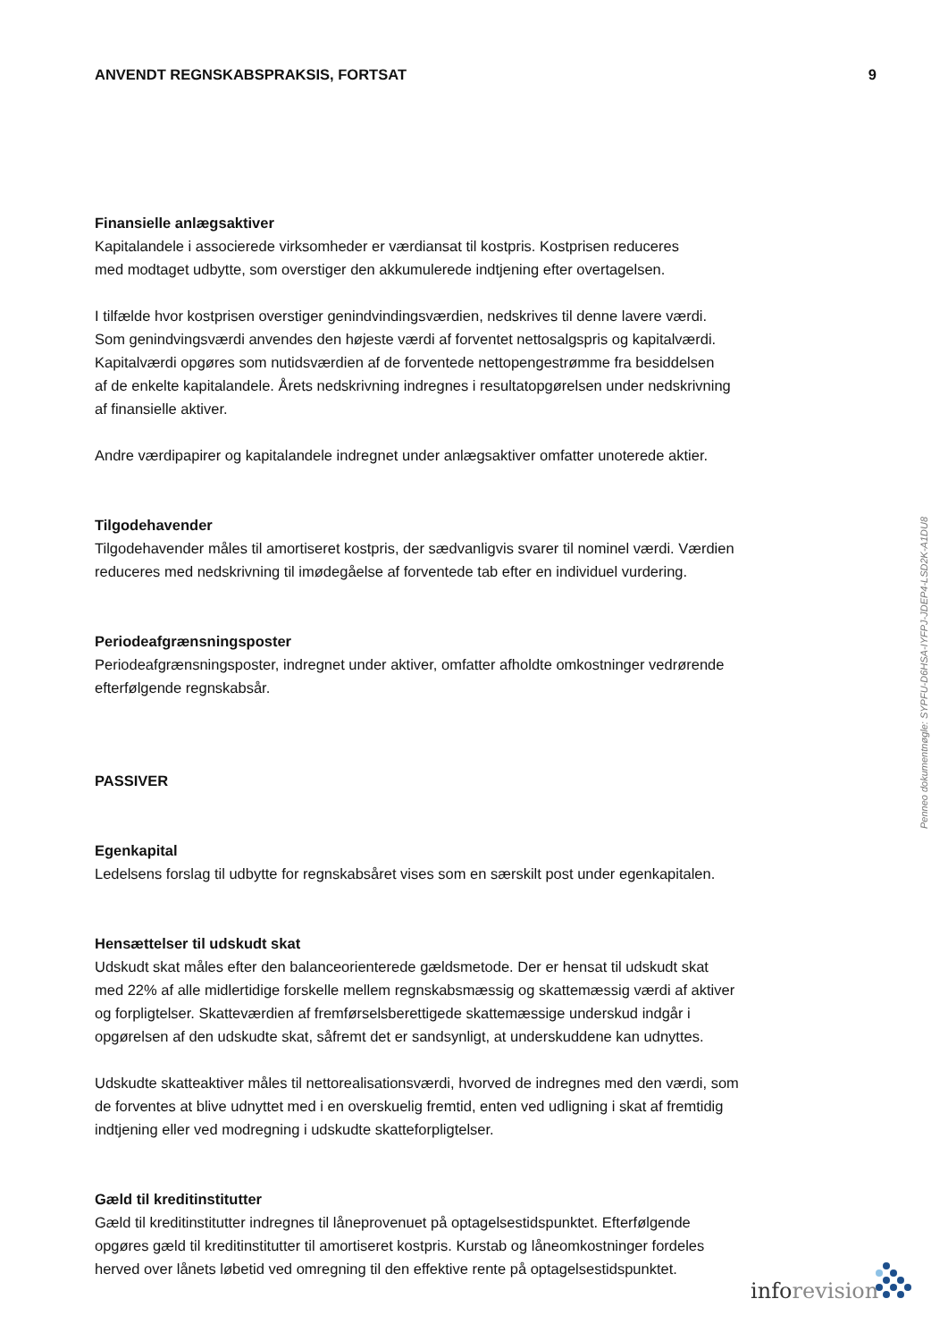ANVENDT REGNSKABSPRAKSIS, FORTSAT 9
Finansielle anlægsaktiver
Kapitalandele i associerede virksomheder er værdiansat til kostpris. Kostprisen reduceres
med modtaget udbytte, som overstiger den akkumulerede indtjening efter overtagelsen.
I tilfælde hvor kostprisen overstiger genindvindingsværdien, nedskrives til denne lavere værdi.
Som genindvingsværdi anvendes den højeste værdi af forventet nettosalgspris og kapitalværdi.
Kapitalværdi opgøres som nutidsværdien af de forventede nettopengestrømme fra besiddelsen
af de enkelte kapitalandele. Årets nedskrivning indregnes i resultatopgørelsen under nedskrivning
af finansielle aktiver.
Andre værdipapirer og kapitalandele indregnet under anlægsaktiver omfatter unoterede aktier.
Tilgodehavender
Tilgodehavender måles til amortiseret kostpris, der sædvanligvis svarer til nominel værdi. Værdien
reduceres med nedskrivning til imødegåelse af forventede tab efter en individuel vurdering.
Periodeafgrænsningsposter
Periodeafgrænsningsposter, indregnet under aktiver, omfatter afholdte omkostninger vedrørende
efterfølgende regnskabsår.
PASSIVER
Egenkapital
Ledelsens forslag til udbytte for regnskabsåret vises som en særskilt post under egenkapitalen.
Hensættelser til udskudt skat
Udskudt skat måles efter den balanceorienterede gældsmetode. Der er hensat til udskudt skat
med 22% af alle midlertidige forskelle mellem regnskabsmæssig og skattemæssig værdi af aktiver
og forpligtelser. Skatteværdien af fremførselsberettigede skattemæssige underskud indgår i
opgørelsen af den udskudte skat, såfremt det er sandsynligt, at underskuddene kan udnyttes.
Udskudte skatteaktiver måles til nettorealisationsværdi, hvorved de indregnes med den værdi, som
de forventes at blive udnyttet med i en overskuelig fremtid, enten ved udligning i skat af fremtidig
indtjening eller ved modregning i udskudte skatteforpligtelser.
Gæld til kreditinstitutter
Gæld til kreditinstitutter indregnes til låneprovenuet på optagelsestidspunktet. Efterfølgende
opgøres gæld til kreditinstitutter til amortiseret kostpris. Kurstab og låneomkostninger fordeles
herved over lånets løbetid ved omregning til den effektive rente på optagelsestidspunktet.
Penneo dokumentnøgle: SYPFU-D6HSA-IYFPJ-JDEP4-LSD2K-A1DU8
inforevision